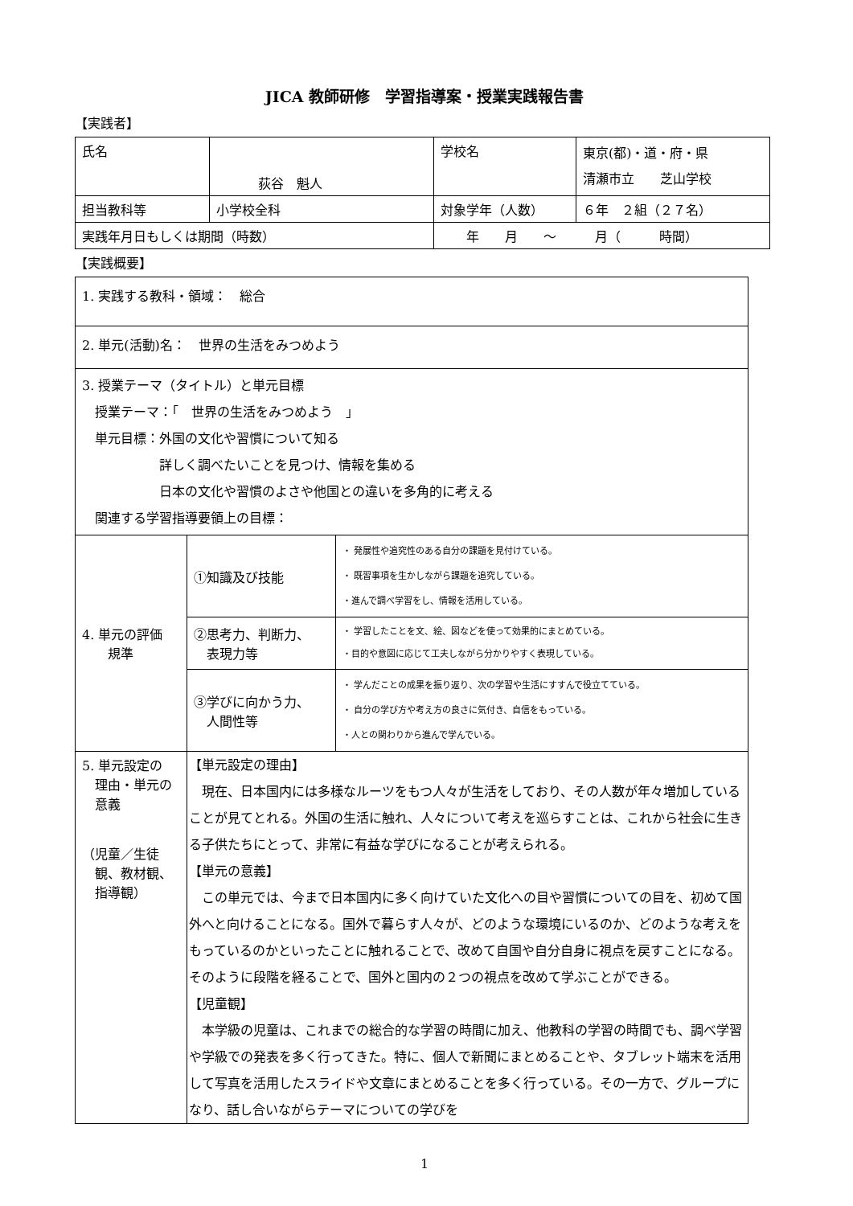JICA 教師研修　学習指導案・授業実践報告書
【実践者】
| 氏名 | 荻谷 魁人 | 学校名 | 東京(都)・道・府・県 清瀬市立 芝山学校 |
| 担当教科等 | 小学校全科 | 対象学年（人数） | ６年 ２組（２７名） |
| 実践年月日もしくは期間（時数） | | 年 月 ～ 月（ 時間） | |
【実践概要】
| 1. 実践する教科・領域： 総合 | | |
| 2. 単元(活動)名： 世界の生活をみつめよう | | |
| 3. 授業テーマ（タイトル）と単元目標 授業テーマ：「 世界の生活をみつめよう 」 単元目標：外国の文化や習慣について知る 詳しく調べたいことを見つけ、情報を集める 日本の文化や習慣のよさや他国との違いを多角的に考える 関連する学習指導要領上の目標： | | |
| 4. 単元の評価 規準 | ①知識及び技能 | ・ 発展性や追究性のある自分の課題を見付けている。 ・ 既習事項を生かしながら課題を追究している。 ・進んで調べ学習をし、情報を活用している。 |
| | ②思考力、判断力、 表現力等 | ・ 学習したことを文、絵、図などを使って効果的にまとめている。 ・目的や意図に応じて工夫しながら分かりやすく表現している。 |
| | ③学びに向かう力、 人間性等 | ・ 学んだことの成果を振り返り、次の学習や生活にすすんで役立てている。 ・ 自分の学び方や考え方の良さに気付き、自信をもっている。 ・人との関わりから進んで学んでいる。 |
| 5. 単元設定の 理由・単元の 意義 （児童／生徒 観、教材観、 指導観） | 【単元設定の理由】 現在、日本国内には多様なルーツをもつ人々が生活をしており、その人数が年々増加していることが見てとれる。外国の生活に触れ、人々について考えを巡らすことは、これから社会に生きる子供たちにとって、非常に有益な学びになることが考えられる。 【単元の意義】 この単元では、今まで日本国内に多く向けていた文化への目や習慣についての目を、初めて国外へと向けることになる。国外で暮らす人々が、どのような環境にいるのか、どのような考えをもっているのかといったことに触れることで、改めて自国や自分自身に視点を戻すことになる。そのように段階を経ることで、国外と国内の２つの視点を改めて学ぶことができる。 【児童観】 本学級の児童は、これまでの総合的な学習の時間に加え、他教科の学習の時間でも、調べ学習や学級での発表を多く行ってきた。特に、個人で新聞にまとめることや、タブレット端末を活用して写真を活用したスライドや文章にまとめることを多く行っている。その一方で、グループになり、話し合いながらテーマについての学びを | |
1